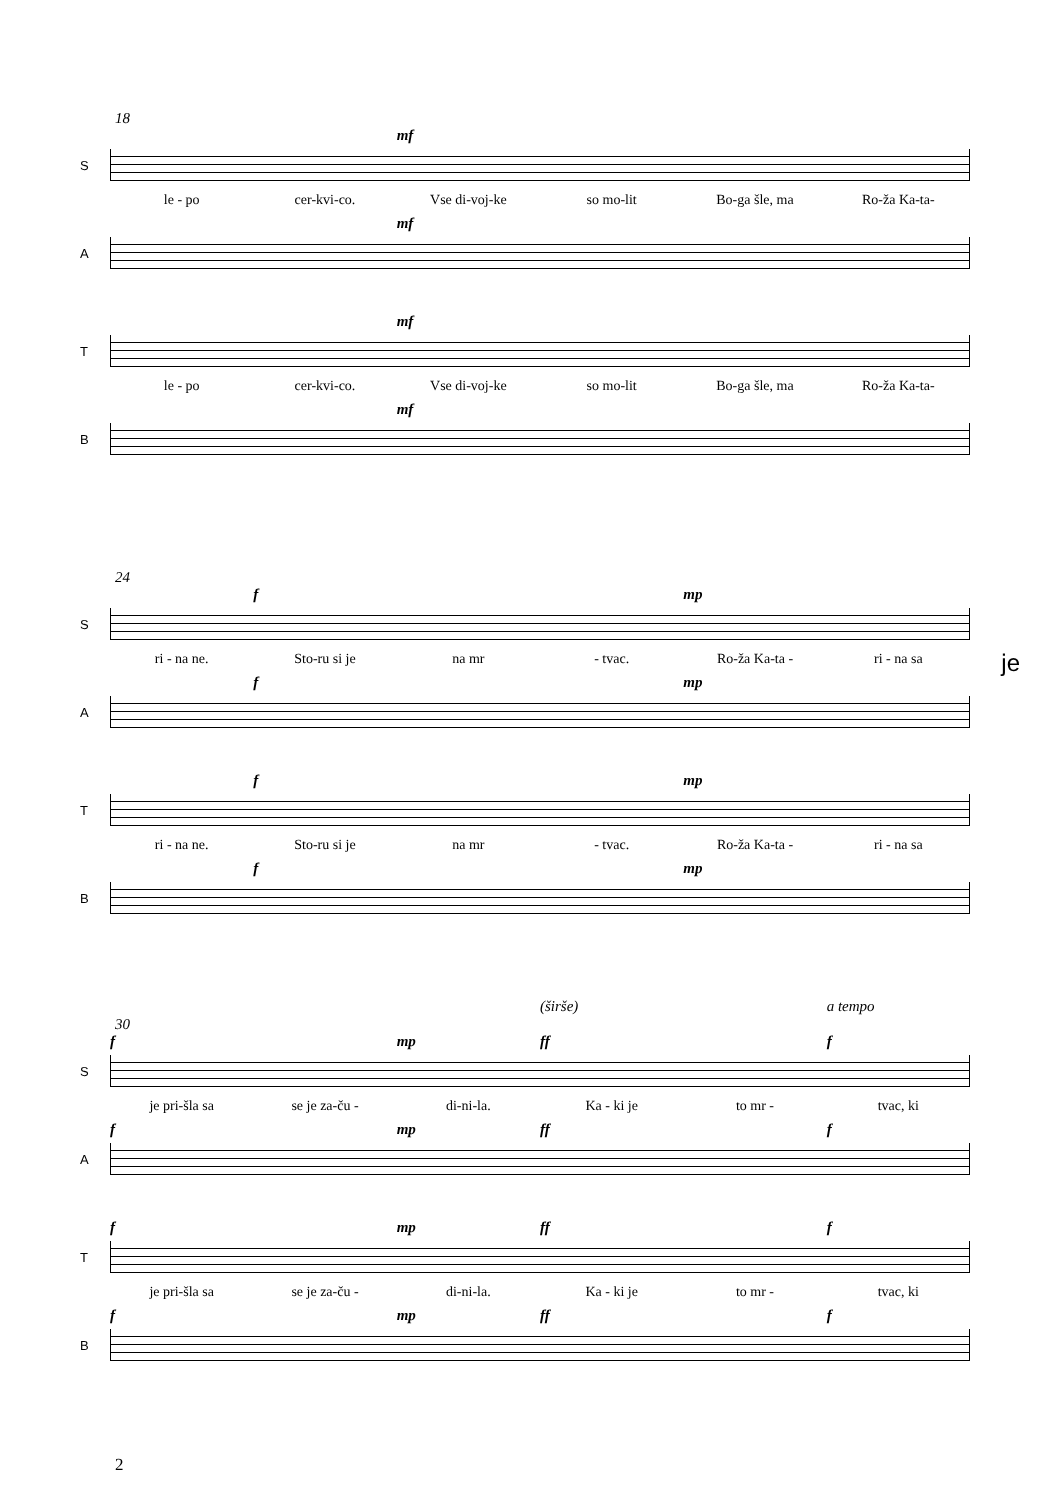18
mf
S
le - po cer-kvi-co. Vse di-voj-ke so mo-lit Bo-ga šle, ma Ro-ža Ka-ta-
mf
A
mf
T
le - po cer-kvi-co. Vse di-voj-ke so mo-lit Bo-ga šle, ma Ro-ža Ka-ta-
mf
B
24
f mp
S
ri - na ne. Sto-ru si je na mr - tvac. Ro-ža Ka-ta - ri - na sa
f mp
A
f mp
T
ri - na ne. Sto-ru si je na mr - tvac. Ro-ža Ka-ta - ri - na sa
f mp
B
je
(širše) a tempo
30
f mp ff f
S
je pri-šla sa se je za-ču - di-ni-la. Ka - ki je to mr - tvac, ki
f mp ff f
A
f mp ff f
T
je pri-šla sa se je za-ču - di-ni-la. Ka - ki je to mr - tvac, ki
f mp ff f
B
2